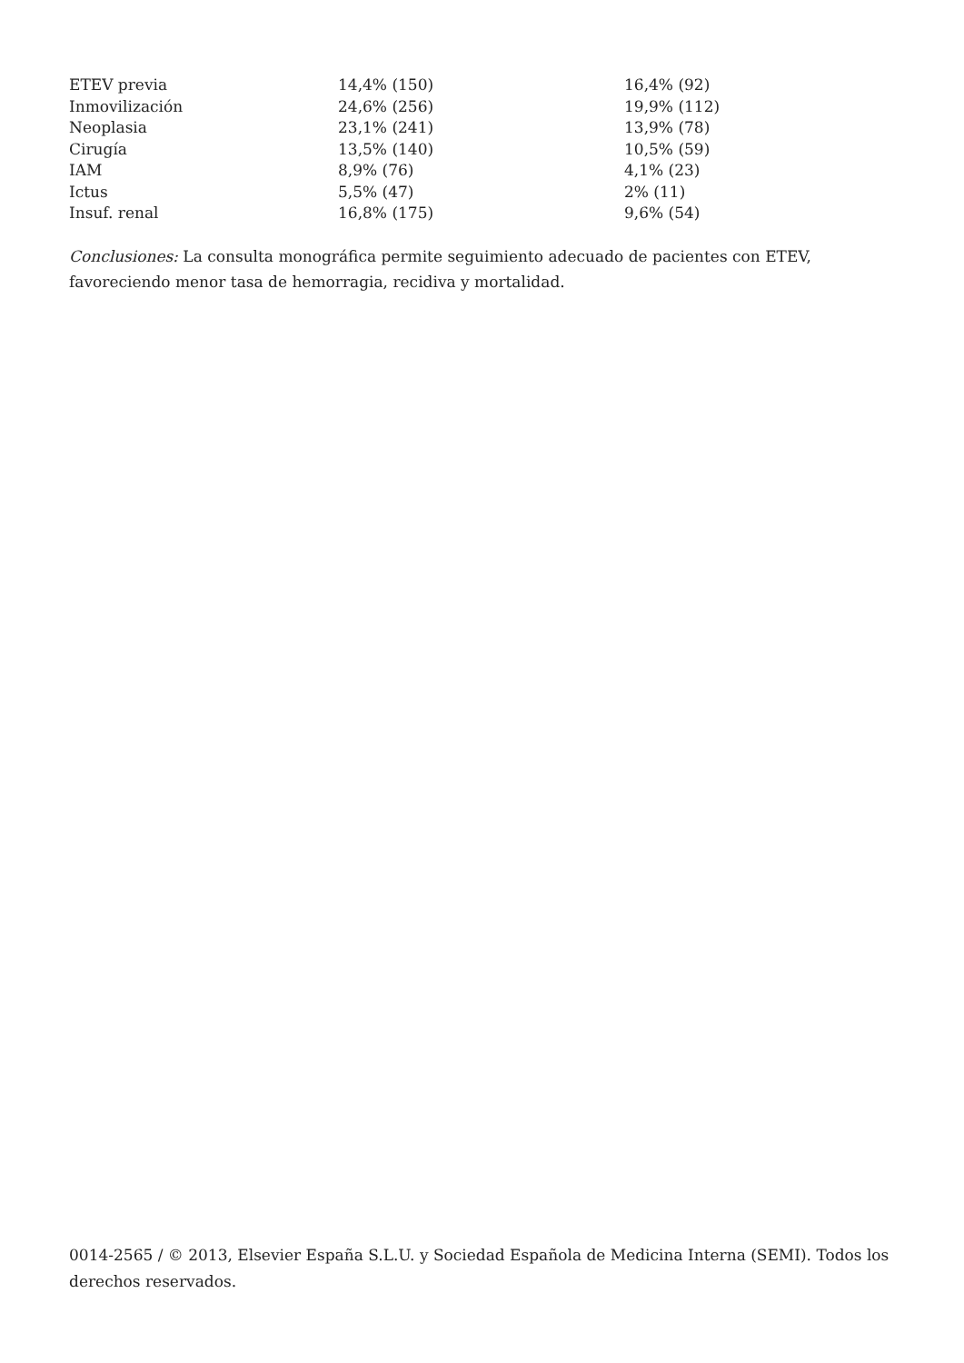| ETEV previa | 14,4% (150) | 16,4% (92) |
| Inmovilización | 24,6% (256) | 19,9% (112) |
| Neoplasia | 23,1% (241) | 13,9% (78) |
| Cirugía | 13,5% (140) | 10,5% (59) |
| IAM | 8,9% (76) | 4,1% (23) |
| Ictus | 5,5% (47) | 2% (11) |
| Insuf. renal | 16,8% (175) | 9,6% (54) |
Conclusiones: La consulta monográfica permite seguimiento adecuado de pacientes con ETEV, favoreciendo menor tasa de hemorragia, recidiva y mortalidad.
0014-2565 / © 2013, Elsevier España S.L.U. y Sociedad Española de Medicina Interna (SEMI). Todos los derechos reservados.